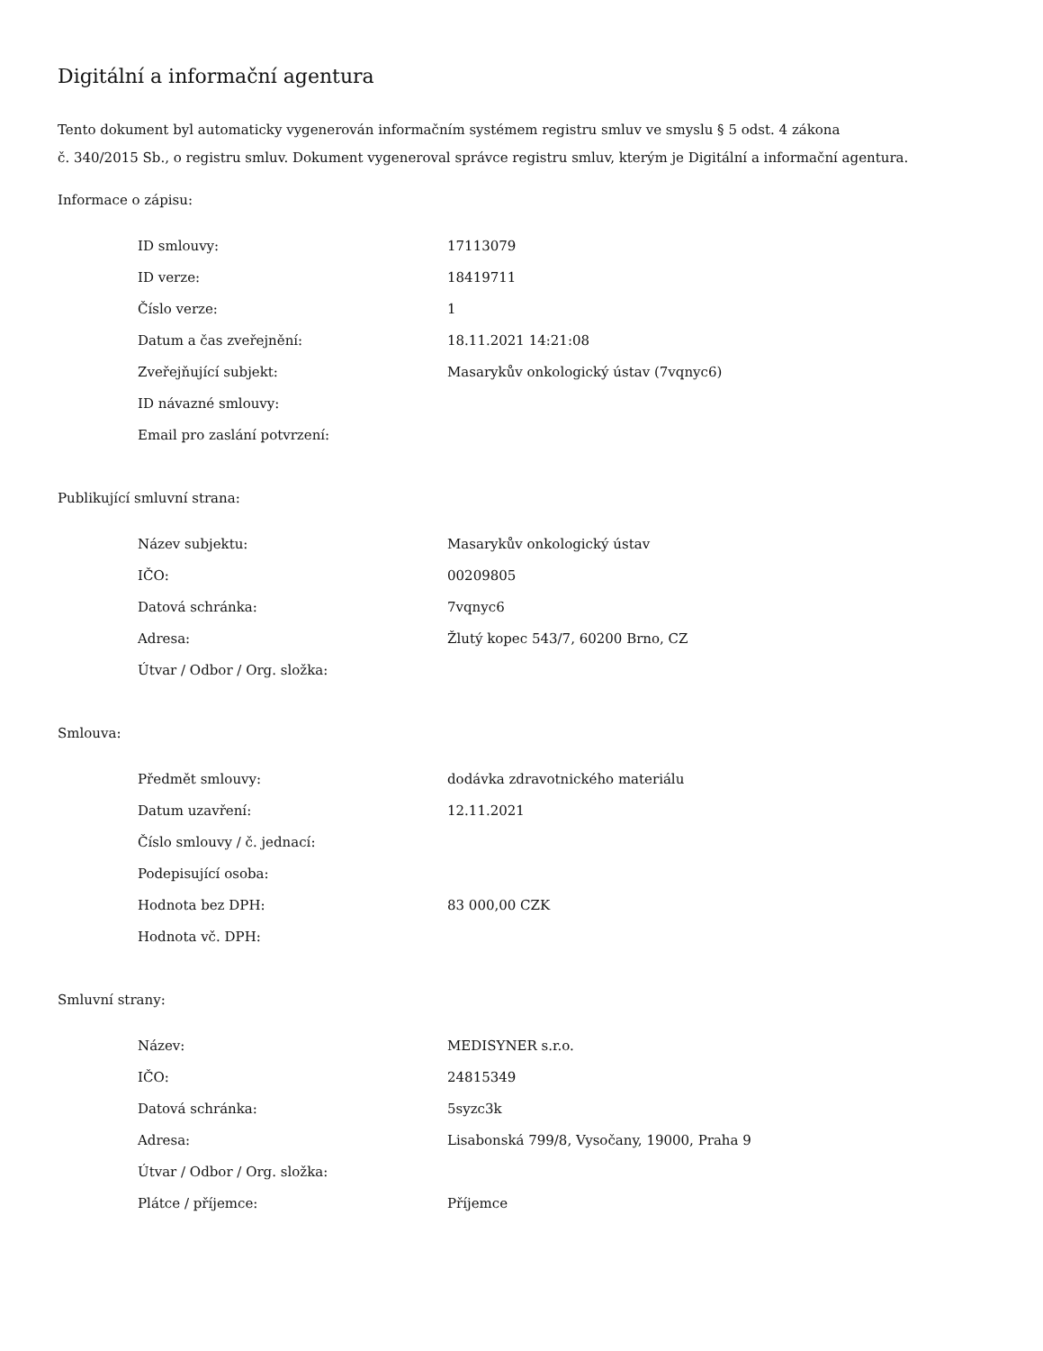Digitální a informační agentura
Tento dokument byl automaticky vygenerován informačním systémem registru smluv ve smyslu § 5 odst. 4 zákona
č. 340/2015 Sb., o registru smluv. Dokument vygeneroval správce registru smluv, kterým je Digitální a informační agentura.
Informace o zápisu:
| ID smlouvy: | 17113079 |
| ID verze: | 18419711 |
| Číslo verze: | 1 |
| Datum a čas zveřejnění: | 18.11.2021 14:21:08 |
| Zveřejňující subjekt: | Masarykův onkologický ústav (7vqnyc6) |
| ID návazné smlouvy: | |
| Email pro zaslání potvrzení: | |
Publikující smluvní strana:
| Název subjektu: | Masarykův onkologický ústav |
| IČO: | 00209805 |
| Datová schránka: | 7vqnyc6 |
| Adresa: | Žlutý kopec 543/7, 60200 Brno, CZ |
| Útvar / Odbor / Org. složka: | |
Smlouva:
| Předmět smlouvy: | dodávka zdravotnického materiálu |
| Datum uzavření: | 12.11.2021 |
| Číslo smlouvy / č. jednací: | |
| Podepisující osoba: | |
| Hodnota bez DPH: | 83 000,00 CZK |
| Hodnota vč. DPH: | |
Smluvní strany:
| Název: | MEDISYNER s.r.o. |
| IČO: | 24815349 |
| Datová schránka: | 5syzc3k |
| Adresa: | Lisabonská 799/8, Vysočany, 19000, Praha 9 |
| Útvar / Odbor / Org. složka: | |
| Plátce / příjemce: | Příjemce |